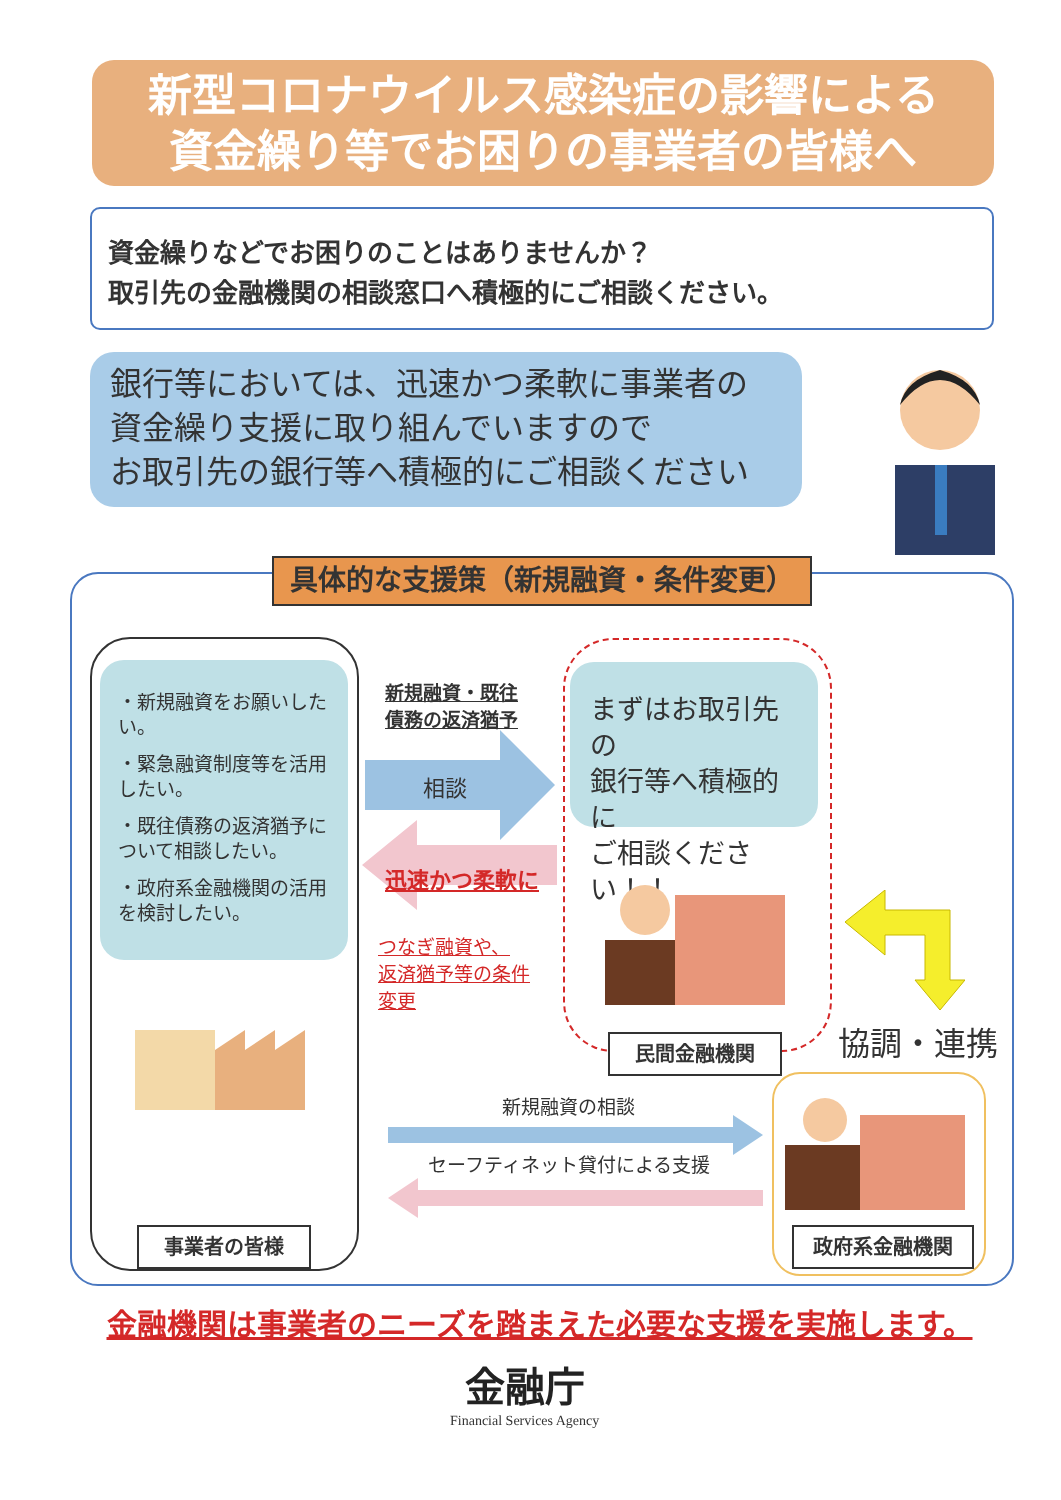新型コロナウイルス感染症の影響による
資金繰り等でお困りの事業者の皆様へ
資金繰りなどでお困りのことはありませんか？
取引先の金融機関の相談窓口へ積極的にご相談ください。
銀行等においては、迅速かつ柔軟に事業者の
資金繰り支援に取り組んでいますので
お取引先の銀行等へ積極的にご相談ください
具体的な支援策（新規融資・条件変更）
・新規融資をお願いしたい。
・緊急融資制度等を活用したい。
・既往債務の返済猶予について相談したい。
・政府系金融機関の活用を検討したい。
事業者の皆様
新規融資・既往
債務の返済猶予
相談
迅速かつ柔軟に
つなぎ融資や、
返済猶予等の条件
変更
まずはお取引先の
銀行等へ積極的に
ご相談ください！！
民間金融機関 協調・連携
新規融資の相談
セーフティネット貸付による支援
政府系金融機関
金融機関は事業者のニーズを踏まえた必要な支援を実施します。
金融庁
Financial Services Agency